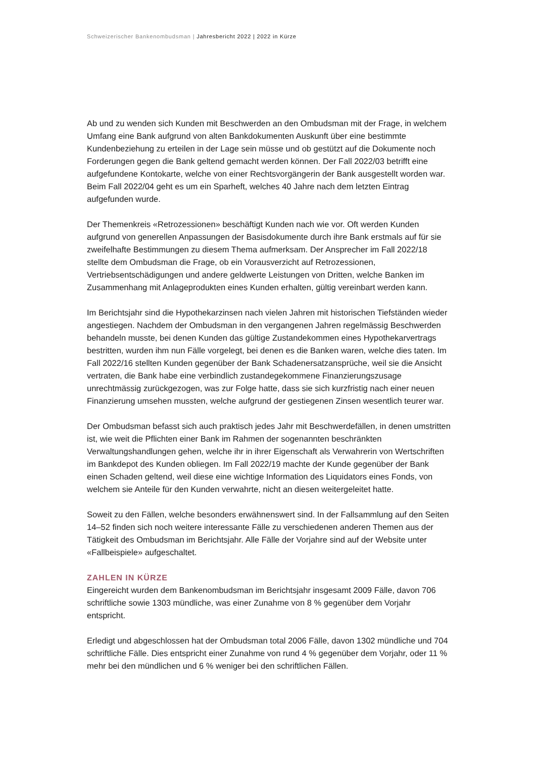Schweizerischer Bankenombudsman | Jahresbericht 2022 | 2022 in Kürze
Ab und zu wenden sich Kunden mit Beschwerden an den Ombudsman mit der Frage, in welchem Umfang eine Bank aufgrund von alten Bankdokumenten Auskunft über eine bestimmte Kundenbeziehung zu erteilen in der Lage sein müsse und ob gestützt auf die Dokumente noch Forderungen gegen die Bank geltend gemacht werden können. Der Fall 2022/03 betrifft eine aufgefundene Kontokarte, welche von einer Rechtsvorgängerin der Bank ausgestellt worden war. Beim Fall 2022/04 geht es um ein Sparheft, welches 40 Jahre nach dem letzten Eintrag aufgefunden wurde.
Der Themenkreis «Retrozessionen» beschäftigt Kunden nach wie vor. Oft werden Kunden aufgrund von generellen Anpassungen der Basisdokumente durch ihre Bank erstmals auf für sie zweifelhafte Bestimmungen zu diesem Thema aufmerksam. Der Ansprecher im Fall 2022/18 stellte dem Ombudsman die Frage, ob ein Vorausverzicht auf Retrozessionen, Vertriebsentschädigungen und andere geldwerte Leistungen von Dritten, welche Banken im Zusammenhang mit Anlageprodukten eines Kunden erhalten, gültig vereinbart werden kann.
Im Berichtsjahr sind die Hypothekarzinsen nach vielen Jahren mit historischen Tiefständen wieder angestiegen. Nachdem der Ombudsman in den vergangenen Jahren regelmässig Beschwerden behandeln musste, bei denen Kunden das gültige Zustandekommen eines Hypothekarvertrags bestritten, wurden ihm nun Fälle vorgelegt, bei denen es die Banken waren, welche dies taten. Im Fall 2022/16 stellten Kunden gegenüber der Bank Schadenersatzansprüche, weil sie die Ansicht vertraten, die Bank habe eine verbindlich zustandegekommene Finanzierungszusage unrechtmässig zurückgezogen, was zur Folge hatte, dass sie sich kurzfristig nach einer neuen Finanzierung umsehen mussten, welche aufgrund der gestiegenen Zinsen wesentlich teurer war.
Der Ombudsman befasst sich auch praktisch jedes Jahr mit Beschwerdefällen, in denen umstritten ist, wie weit die Pflichten einer Bank im Rahmen der sogenannten beschränkten Verwaltungshandlungen gehen, welche ihr in ihrer Eigenschaft als Verwahrerin von Wertschriften im Bankdepot des Kunden obliegen. Im Fall 2022/19 machte der Kunde gegenüber der Bank einen Schaden geltend, weil diese eine wichtige Information des Liquidators eines Fonds, von welchem sie Anteile für den Kunden verwahrte, nicht an diesen weitergeleitet hatte.
Soweit zu den Fällen, welche besonders erwähnenswert sind. In der Fallsammlung auf den Seiten 14–52 finden sich noch weitere interessante Fälle zu verschiedenen anderen Themen aus der Tätigkeit des Ombudsman im Berichtsjahr. Alle Fälle der Vorjahre sind auf der Website unter «Fallbeispiele» aufgeschaltet.
ZAHLEN IN KÜRZE
Eingereicht wurden dem Bankenombudsman im Berichtsjahr insgesamt 2009 Fälle, davon 706 schriftliche sowie 1303 mündliche, was einer Zunahme von 8 % gegenüber dem Vorjahr entspricht.
Erledigt und abgeschlossen hat der Ombudsman total 2006 Fälle, davon 1302 mündliche und 704 schriftliche Fälle. Dies entspricht einer Zunahme von rund 4 % gegenüber dem Vorjahr, oder 11 % mehr bei den mündlichen und 6 % weniger bei den schriftlichen Fällen.